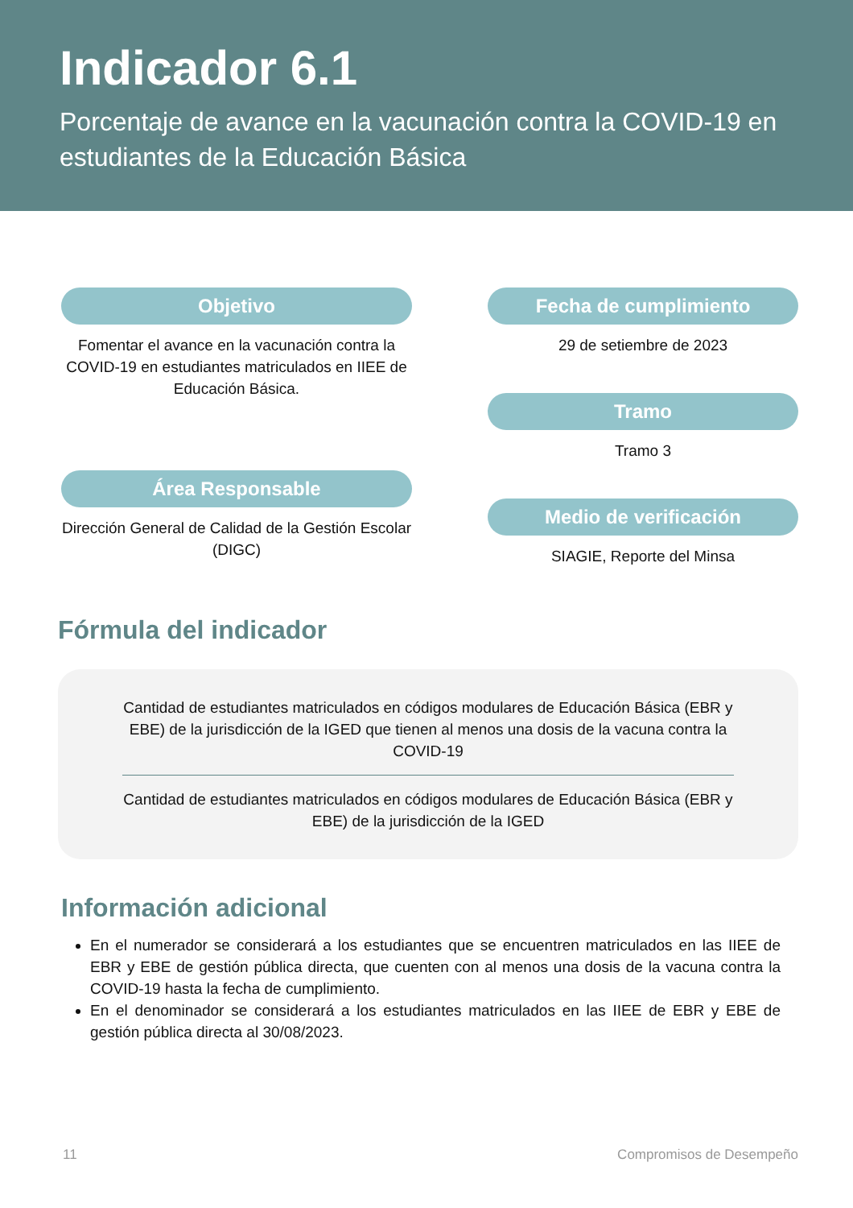Indicador 6.1
Porcentaje de avance en la vacunación contra la COVID-19 en estudiantes de la Educación Básica
Objetivo
Fomentar el avance en la vacunación contra la COVID-19 en estudiantes matriculados en IIEE de Educación Básica.
Área Responsable
Dirección General de Calidad de la Gestión Escolar (DIGC)
Fecha de cumplimiento
29 de setiembre de 2023
Tramo
Tramo 3
Medio de verificación
SIAGIE, Reporte del Minsa
Fórmula del indicador
Cantidad de estudiantes matriculados en códigos modulares de Educación Básica (EBR y EBE) de la jurisdicción de la IGED que tienen al menos una dosis de la vacuna contra la COVID-19
Cantidad de estudiantes matriculados en códigos modulares de Educación Básica (EBR y EBE) de la jurisdicción de la IGED
Información adicional
En el numerador se considerará a los estudiantes que se encuentren matriculados en las IIEE de EBR y EBE de gestión pública directa, que cuenten con al menos una dosis de la vacuna contra la COVID-19 hasta la fecha de cumplimiento.
En el denominador se considerará a los estudiantes matriculados en las IIEE de EBR y EBE de gestión pública directa al 30/08/2023.
11 Compromisos de Desempeño